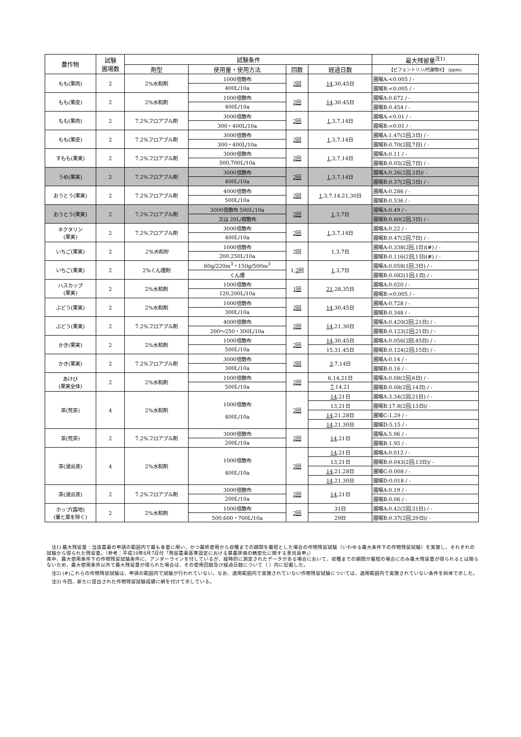| 農作物 | 試験 圃場数 | 試験条件 | | | | 最大残留量<sup>注1)</sup> |
| --- | --- | --- | --- | --- | --- | --- |
| | | 剤型 | 使用量・使用方法 | 回数 | 経過日数 | 【ビフェントリン/代謝物E】 (ppm) |
| もも(果肉) | 2 | 2%水和剤 | 1000倍散布 | 2回 | 14 ,30,45日 | 圃場A:<0.005 / - |
| | | | 400L/10a | | | 圃場B:<0.005 / - |
| もも(果皮) | 2 | 2%水和剤 | 1000倍散布 | 2回 | 14 .30.45日 | 圃場A:0.672 / - |
| | | | 400L/10a | | | 圃場B:0.454 / - |
| もも(果肉) | 2 | 7.2%フロアブル剤 | 3000倍散布 | 2回 | 1 ,3,7,14日 | 圃場A:<0.01 / - |
| | | | 300・400L/10a | | | 圃場B:<0.01 / - |
| もも(果皮) | 2 | 7.2%フロアブル剤 | 3000倍散布 | 2回 | 1 ,3,7,14日 | 圃場A:1.47(2回,3日) / - |
| | | | 300・400L/10a | | | 圃場B:0.70(2回,7日) / - |
| すもも(果実) | 2 | 7.2%フロアブル剤 | 3000倍散布 | 2回 | 1 ,3,7,14日 | 圃場A:0.11 / - |
| | | | 500,700L/10a | | | 圃場B:0.05(2回,7日) / - |
| うめ(果実) | 2 | 7.2%フロアブル剤 | 3000倍散布 | 2回 | 1 ,3,7,14日 | 圃場A:0.26(2回,3日)/ - |
| | | | 400L/10a | | | 圃場B:0.37(2回,3日) / - |
| おうとう(果実) | 2 | 7.2%フロアブル剤 | 4000倍散布 | 2回 | 1 ,3,7,14,21,30日 | 圃場A:0.286 / - |
| | | | 500L/10a | | | 圃場B:0.536 / - |
| おうとう(果実) | 2 | 7.2%フロアブル剤 | 3000倍散布 500L/10a | 2回 | 1 ,3,7日 | 圃場A:0.49 / - |
| | | | 又は 20L/樹散布 | | | 圃場B:0.80(2回,3日) / - |
| ネクタリン (果実) | 2 | 7.2%フロアブル剤 | 3000倍散布 | 2回 | 1 ,3,7,14日 | 圃場A:0.22 / - |
| | | | 400L/10a | | | 圃場B:0.47(2回,7日) / - |
| いちご(果実) | 2 | 2%水和剤 | 1000倍散布 | 2回 | 1,3,7日 | 圃場A:0.338(2回,1日)(#) / - |
| | | | 200,250L/10a | | | 圃場B:0.116(2回,1日)(#) / - |
| いちご(果実) | 2 | 2%くん煙剤 | 60g/220m<sup>3</sup>・150g/500m<sup>3</sup> | 1, 2 回 | 1 ,3,7日 | 圃場A:0.058(1回,3日) / - |
| | | | くん煙 | | | 圃場B:0.082(1回,1日) / - |
| ハスカップ (果実) | 2 | 2%水和剤 | 1000倍散布 | 1回 | 21 ,28,35日 | 圃場A:0.020 / - |
| | | | 120,200L/10a | | | 圃場B:<0.005 / - |
| ぶどう(果実) | 2 | 2%水和剤 | 1000倍散布 | 2回 | 14 ,30,45日 | 圃場A:0.728 / - |
| | | | 300L/10a | | | 圃場B:0.348 / - |
| ぶどう(果実) | 2 | 7.2%フロアブル剤 | 4000倍散布 | 2回 | 14 ,21,30日 | 圃場A:0.420(2回,21日) / - |
| | | | 200～250・300L/10a | | | 圃場B:0.123(2回,21日) / - |
| かき(果実) | 2 | 2%水和剤 | 1000倍散布 | 2回 | 14 ,30,45日 | 圃場A:0.056(2回,45日) / - |
| | | | 500L/10a | | 15,31,45日 | 圃場B:0.124(2回,15日) / - |
| かき(果実) | 2 | 7.2%フロアブル剤 | 3000倍散布 | 2回 | 3 ,7,14日 | 圃場A:0.14 / - |
| | | | 300L/10a | | | 圃場B:0.16 / - |
| あけび (果実全体) | 2 | 2%水和剤 | 1000倍散布 | 2回 | 6,14,21日 | 圃場A:0.08(2回,6日) / - |
| | | | 500L/10a | | 7 ,14,21 | 圃場B:0.08(2回,14日) / - |
| 茶(荒茶) | 4 | 2%水和剤 | 1000倍散布 400L/10a | 2回 | 14 ,21日 | 圃場A:3.34(2回,21日) / - |
| | | | | | 13,21日 | 圃場B:17.8(2回,13日)/ - |
| | | | | | 14 ,21,28日 | 圃場C:1.29 / - |
| | | | | | 14 ,21,30日 | 圃場D:5.15 / - |
| 茶(荒茶) | 2 | 7.2%フロアブル剤 | 3000倍散布 | 2回 | 14 ,21日 | 圃場A:5.96 / - |
| | | | 200L/10a | | | 圃場B:1.95 / - |
| 茶(浸出液) | 4 | 2%水和剤 | 1000倍散布 400L/10a | 2回 | 14 ,21日 | 圃場A:0.012 / - |
| | | | | | 13,21日 | 圃場B:0.043(2回,13日)/ - |
| | | | | | 14 ,21,28日 | 圃場C:0.008 / - |
| | | | | | 14 ,21,30日 | 圃場D:0.018 / - |
| 茶(浸出液) | 2 | 7.2%フロアブル剤 | 3000倍散布 | 2回 | 14 ,21日 | 圃場A:0.19 / - |
| | | | 200L/10a | | | 圃場B:0.06 / - |
| ホップ(露地) (蔓と葉を除く) | 2 | 2%水和剤 | 1000倍散布 | 2回 | 31日 | 圃場A:0.42(2回,31日) / - |
| | | | 500,600・700L/10a | | 29日 | 圃場B:0.37(2回,29日)/ - |
注1) 最大残留量：当該農薬の申請の範囲内で最も多量に用い、かつ最終使用から収穫までの期間を最短とした場合の作物残留試験（いわゆる最大条件下の作物残留試験）を実施し、それぞれの試験から得られた残留量。（参考：平成10年8月7日付「残留農薬基準設定における暴露評価の精密化に関する意見具申」）
表中、最大使用条件下の作物残留試験条件に、アンダーラインを付しているが、経時的に測定されたデータがある場合において、収穫までの期間が最短の場合にのみ最大残留量が得られるとは限らないため、最大使用条件以外で最大残留量が得られた場合は、その使用回数及び経過日数について（ ）内に記載した。
注2) (#)これらの作物残留試験は、申請の範囲内で試験が行われていない。なお、適用範囲内で実施されていない作物残留試験については、適用範囲内で実施されていない条件を斜体で示した。
注3) 今回、新たに提出された作物残留試験成績に網を付けて示している。